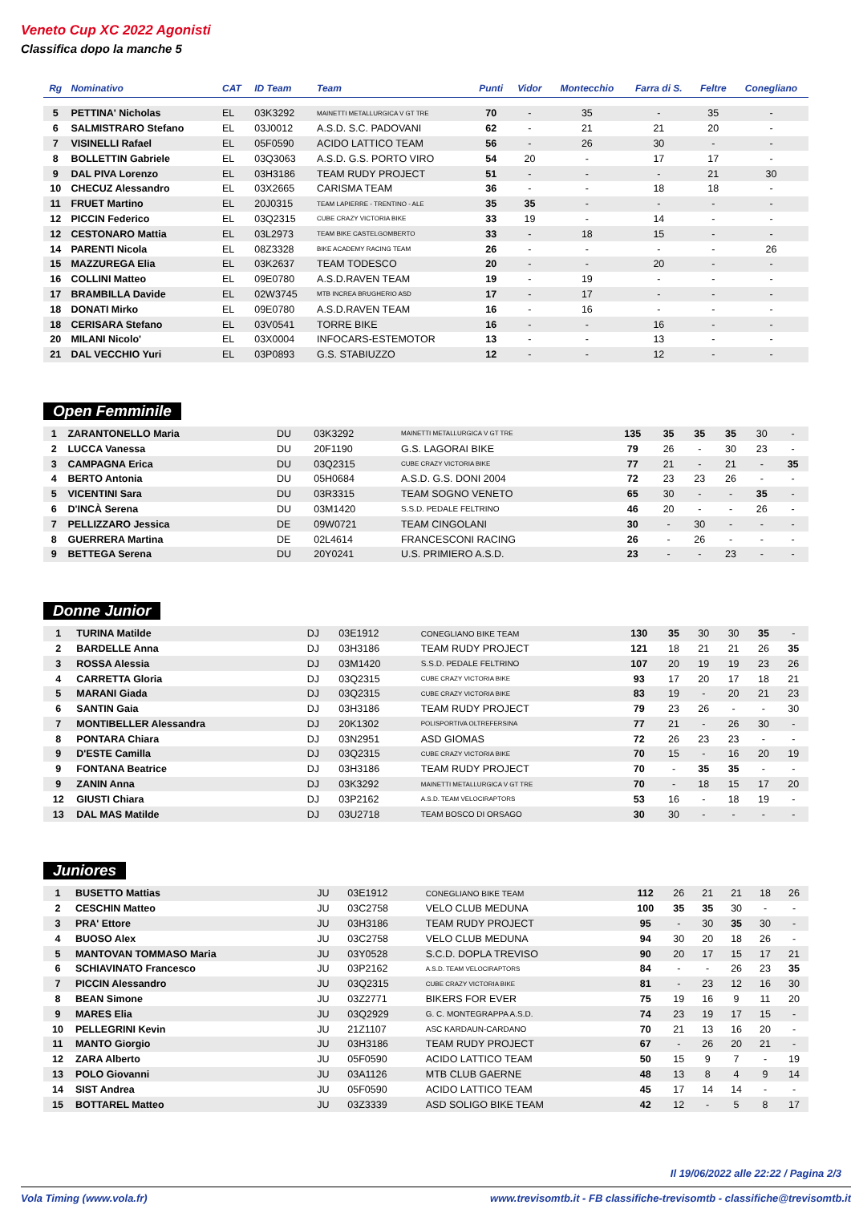Veneto Cup XC 2022 Agonisti
Classifica dopo la manche 5
| Rg | Nominativo | CAT | ID Team | Team | Punti | Vidor | Montecchio | Farra di S. | Feltre | Conegliano |
| --- | --- | --- | --- | --- | --- | --- | --- | --- | --- | --- |
| 5 | PETTINA' Nicholas | EL | 03K3292 | MAINETTI METALLURGICA V GT TRE | 70 | - | 35 | - | 35 | - |
| 6 | SALMISTRARO Stefano | EL | 03J0012 | A.S.D. S.C. PADOVANI | 62 | - | 21 | 21 | 20 | - |
| 7 | VISINELLI Rafael | EL | 05F0590 | ACIDO LATTICO TEAM | 56 | - | 26 | 30 | - | - |
| 8 | BOLLETTIN Gabriele | EL | 03Q3063 | A.S.D. G.S. PORTO VIRO | 54 | 20 | - | 17 | 17 | - |
| 9 | DAL PIVA Lorenzo | EL | 03H3186 | TEAM RUDY PROJECT | 51 | - | - | - | 21 | 30 |
| 10 | CHECUZ Alessandro | EL | 03X2665 | CARISMA TEAM | 36 | - | - | 18 | 18 | - |
| 11 | FRUET Martino | EL | 20J0315 | TEAM LAPIERRE - TRENTINO - ALE | 35 | 35 | - | - | - | - |
| 12 | PICCIN Federico | EL | 03Q2315 | CUBE CRAZY VICTORIA BIKE | 33 | 19 | - | 14 | - | - |
| 12 | CESTONARO Mattia | EL | 03L2973 | TEAM BIKE CASTELGOMBERTO | 33 | - | 18 | 15 | - | - |
| 14 | PARENTI Nicola | EL | 08Z3328 | BIKE ACADEMY RACING TEAM | 26 | - | - | - | - | 26 |
| 15 | MAZZUREGA Elia | EL | 03K2637 | TEAM TODESCO | 20 | - | - | 20 | - | - |
| 16 | COLLINI Matteo | EL | 09E0780 | A.S.D.RAVEN TEAM | 19 | - | 19 | - | - | - |
| 17 | BRAMBILLA Davide | EL | 02W3745 | MTB INCREA BRUGHERIO ASD | 17 | - | 17 | - | - | - |
| 18 | DONATI Mirko | EL | 09E0780 | A.S.D.RAVEN TEAM | 16 | - | 16 | - | - | - |
| 18 | CERISARA Stefano | EL | 03V0541 | TORRE BIKE | 16 | - | - | 16 | - | - |
| 20 | MILANI Nicolo' | EL | 03X0004 | INFOCARS-ESTEMOTOR | 13 | - | - | 13 | - | - |
| 21 | DAL VECCHIO Yuri | EL | 03P0893 | G.S. STABIUZZO | 12 | - | - | 12 | - | - |
Open Femminile
| 1 | ZARANTONELLO Maria | DU | 03K3292 | MAINETTI METALLURGICA V GT TRE | 135 | 35 | 35 | 35 | 30 | - |
| 2 | LUCCA Vanessa | DU | 20F1190 | G.S. LAGORAI BIKE | 79 | 26 | - | 30 | 23 | - |
| 3 | CAMPAGNA Erica | DU | 03Q2315 | CUBE CRAZY VICTORIA BIKE | 77 | 21 | - | 21 | - | 35 |
| 4 | BERTO Antonia | DU | 05H0684 | A.S.D. G.S. DONI 2004 | 72 | 23 | 23 | 26 | - | - |
| 5 | VICENTINI Sara | DU | 03R3315 | TEAM SOGNO VENETO | 65 | 30 | - | - | 35 | - |
| 6 | D'INCÀ Serena | DU | 03M1420 | S.S.D. PEDALE FELTRINO | 46 | 20 | - | - | 26 | - |
| 7 | PELLIZZARO Jessica | DE | 09W0721 | TEAM CINGOLANI | 30 | - | 30 | - | - | - |
| 8 | GUERRERA Martina | DE | 02L4614 | FRANCESCONI RACING | 26 | - | 26 | - | - | - |
| 9 | BETTEGA Serena | DU | 20Y0241 | U.S. PRIMIERO A.S.D. | 23 | - | - | 23 | - | - |
Donne Junior
| 1 | TURINA Matilde | DJ | 03E1912 | CONEGLIANO BIKE TEAM | 130 | 35 | 30 | 30 | 35 | - |
| 2 | BARDELLE Anna | DJ | 03H3186 | TEAM RUDY PROJECT | 121 | 18 | 21 | 21 | 26 | 35 |
| 3 | ROSSA Alessia | DJ | 03M1420 | S.S.D. PEDALE FELTRINO | 107 | 20 | 19 | 19 | 23 | 26 |
| 4 | CARRETTA Gloria | DJ | 03Q2315 | CUBE CRAZY VICTORIA BIKE | 93 | 17 | 20 | 17 | 18 | 21 |
| 5 | MARANI Giada | DJ | 03Q2315 | CUBE CRAZY VICTORIA BIKE | 83 | 19 | - | 20 | 21 | 23 |
| 6 | SANTIN Gaia | DJ | 03H3186 | TEAM RUDY PROJECT | 79 | 23 | 26 | - | - | 30 |
| 7 | MONTIBELLER Alessandra | DJ | 20K1302 | POLISPORTIVA OLTREFERSINA | 77 | 21 | - | 26 | 30 | - |
| 8 | PONTARA Chiara | DJ | 03N2951 | ASD GIOMAS | 72 | 26 | 23 | 23 | - | - |
| 9 | D'ESTE Camilla | DJ | 03Q2315 | CUBE CRAZY VICTORIA BIKE | 70 | 15 | - | 16 | 20 | 19 |
| 9 | FONTANA Beatrice | DJ | 03H3186 | TEAM RUDY PROJECT | 70 | - | 35 | 35 | - | - |
| 9 | ZANIN Anna | DJ | 03K3292 | MAINETTI METALLURGICA V GT TRE | 70 | - | 18 | 15 | 17 | 20 |
| 12 | GIUSTI Chiara | DJ | 03P2162 | A.S.D. TEAM VELOCIRAPTORS | 53 | 16 | - | 18 | 19 | - |
| 13 | DAL MAS Matilde | DJ | 03U2718 | TEAM BOSCO DI ORSAGO | 30 | 30 | - | - | - | - |
Juniores
| 1 | BUSETTO Mattias | JU | 03E1912 | CONEGLIANO BIKE TEAM | 112 | 26 | 21 | 21 | 18 | 26 |
| 2 | CESCHIN Matteo | JU | 03C2758 | VELO CLUB MEDUNA | 100 | 35 | 35 | 30 | - | - |
| 3 | PRA' Ettore | JU | 03H3186 | TEAM RUDY PROJECT | 95 | - | 30 | 35 | 30 | - |
| 4 | BUOSO Alex | JU | 03C2758 | VELO CLUB MEDUNA | 94 | 30 | 20 | 18 | 26 | - |
| 5 | MANTOVAN TOMMASO Maria | JU | 03Y0528 | S.C.D. DOPLA TREVISO | 90 | 20 | 17 | 15 | 17 | 21 |
| 6 | SCHIAVINATO Francesco | JU | 03P2162 | A.S.D. TEAM VELOCIRAPTORS | 84 | - | - | 26 | 23 | 35 |
| 7 | PICCIN Alessandro | JU | 03Q2315 | CUBE CRAZY VICTORIA BIKE | 81 | - | 23 | 12 | 16 | 30 |
| 8 | BEAN Simone | JU | 03Z2771 | BIKERS FOR EVER | 75 | 19 | 16 | 9 | 11 | 20 |
| 9 | MARES Elia | JU | 03Q2929 | G. C. MONTEGRAPPA A.S.D. | 74 | 23 | 19 | 17 | 15 | - |
| 10 | PELLEGRINI Kevin | JU | 21Z1107 | ASC KARDAUN-CARDANO | 70 | 21 | 13 | 16 | 20 | - |
| 11 | MANTO Giorgio | JU | 03H3186 | TEAM RUDY PROJECT | 67 | - | 26 | 20 | 21 | - |
| 12 | ZARA Alberto | JU | 05F0590 | ACIDO LATTICO TEAM | 50 | 15 | 9 | 7 | - | 19 |
| 13 | POLO Giovanni | JU | 03A1126 | MTB CLUB GAERNE | 48 | 13 | 8 | 4 | 9 | 14 |
| 14 | SIST Andrea | JU | 05F0590 | ACIDO LATTICO TEAM | 45 | 17 | 14 | 14 | - | - |
| 15 | BOTTAREL Matteo | JU | 03Z3339 | ASD SOLIGO BIKE TEAM | 42 | 12 | - | 5 | 8 | 17 |
Il 19/06/2022 alle 22:22 / Pagina 2/3
Vola Timing (www.vola.fr) www.trevisomtb.it - FB classifiche-trevisomtb - classifiche@trevisomtb.it